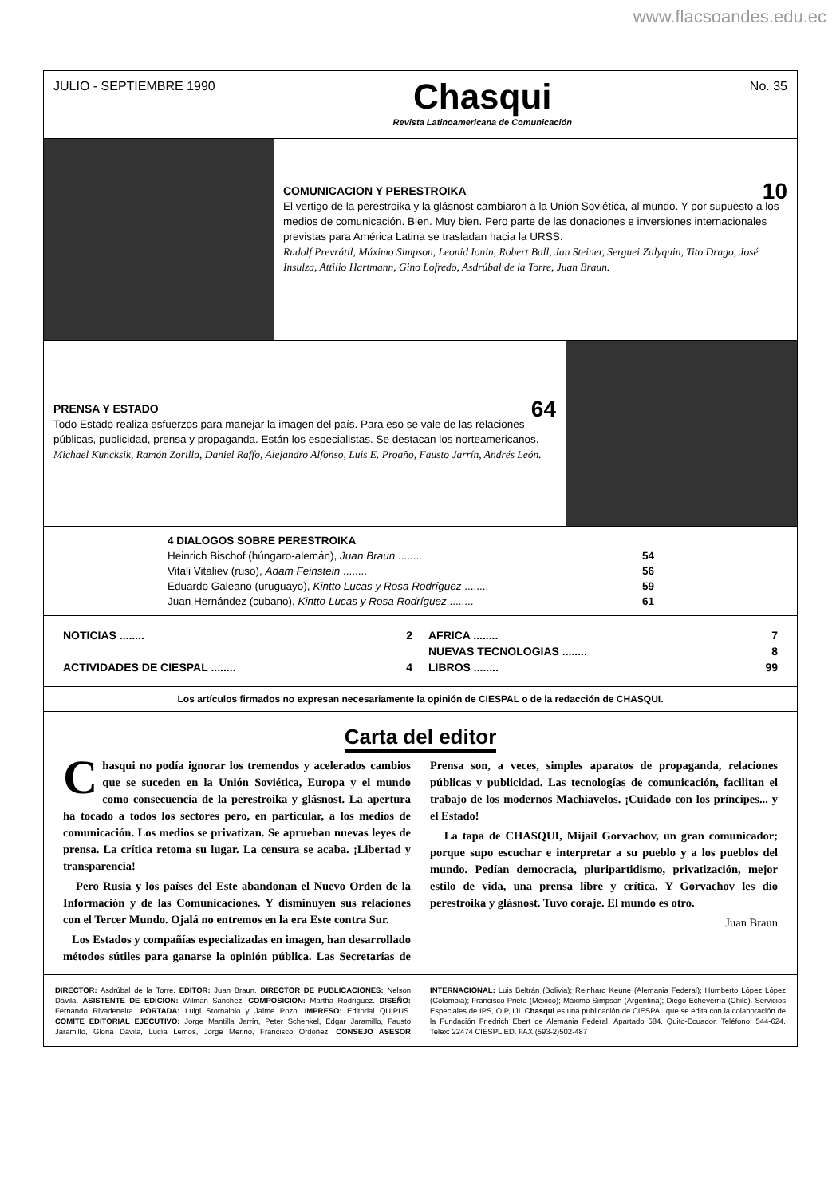www.flacsoandes.edu.ec
JULIO - SEPTIEMBRE 1990
Chasqui
Revista Latinoamericana de Comunicación
No. 35
COMUNICACION Y PERESTROIKA 10
El vertigo de la perestroika y la glásnost cambiaron a la Unión Soviética, al mundo. Y por supuesto a los medios de comunicación. Bien. Muy bien. Pero parte de las donaciones e inversiones internacionales previstas para América Latina se trasladan hacia la URSS.
Rudolf Prevrátil, Máximo Simpson, Leonid Ionin, Robert Ball, Jan Steiner, Serguei Zalyquin, Tito Drago, José Insulza, Attilio Hartmann, Gino Lofredo, Asdrúbal de la Torre, Juan Braun.
PRENSA Y ESTADO 64
Todo Estado realiza esfuerzos para manejar la imagen del país. Para eso se vale de las relaciones públicas, publicidad, prensa y propaganda. Están los especialistas. Se destacan los norteamericanos.
Michael Kuncksik, Ramón Zorilla, Daniel Raffo, Alejandro Alfonso, Luis E. Proaño, Fausto Jarrín, Andrés León.
4 DIALOGOS SOBRE PERESTROIKA
Heinrich Bischof (húngaro-alemán), Juan Braun ........ 54
Vitali Vitaliev (ruso), Adam Feinstein ........ 56
Eduardo Galeano (uruguayo), Kintto Lucas y Rosa Rodríguez ........ 59
Juan Hernández (cubano), Kintto Lucas y Rosa Rodríguez ........ 61
NOTICIAS ........ 2
ACTIVIDADES DE CIESPAL ........ 4
AFRICA ........ 7
NUEVAS TECNOLOGIAS ........ 8
LIBROS ........ 99
Los artículos firmados no expresan necesariamente la opinión de CIESPAL o de la redacción de CHASQUI.
Carta del editor
Chasqui no podía ignorar los tremendos y acelerados cambios que se suceden en la Unión Soviética, Europa y el mundo como consecuencia de la perestroika y glásnost. La apertura ha tocado a todos los sectores pero, en particular, a los medios de comunicación. Los medios se privatizan. Se aprueban nuevas leyes de prensa. La crítica retoma su lugar. La censura se acaba. ¡Libertad y transparencia!
Pero Rusia y los países del Este abandonan el Nuevo Orden de la Información y de las Comunicaciones. Y disminuyen sus relaciones con el Tercer Mundo. Ojalá no entremos en la era Este contra Sur.
Los Estados y compañías especializadas en imagen, han desarrollado métodos sútiles para ganarse la opinión pública. Las Secretarías de Prensa son, a veces, simples aparatos de propaganda, relaciones públicas y publicidad. Las tecnologías de comunicación, facilitan el trabajo de los modernos Machiavelos. ¡Cuidado con los príncipes... y el Estado!
La tapa de CHASQUI, Mijail Gorvachov, un gran comunicador; porque supo escuchar e interpretar a su pueblo y a los pueblos del mundo. Pedían democracia, pluripartidismo, privatización, mejor estilo de vida, una prensa libre y crítica. Y Gorvachov les dio perestroika y glásnost. Tuvo coraje. El mundo es otro.
Juan Braun
DIRECTOR: Asdrúbal de la Torre. EDITOR: Juan Braun. DIRECTOR DE PUBLICACIONES: Nelson Dávila. ASISTENTE DE EDICION: Wilman Sánchez. COMPOSICION: Martha Rodríguez. DISEÑO: Fernando Rivadeneira. PORTADA: Luigi Stornaiolo y Jaime Pozo. IMPRESO: Editorial QUIPUS. COMITE EDITORIAL EJECUTIVO: Jorge Mantilla Jarrín, Peter Schenkel, Edgar Jaramillo, Fausto Jaramillo, Gloria Dávila, Lucía Lemos, Jorge Merino, Francisco Ordóñez. CONSEJO ASESOR INTERNACIONAL: Luis Beltrán (Bolivia); Reinhard Keune (Alemania Federal); Humberto López López (Colombia); Francisco Prieto (México); Máximo Simpson (Argentina); Diego Echeverría (Chile). Servicios Especiales de IPS, OIP, IJI. Chasqui es una publicación de CIESPAL que se edita con la colaboración de la Fundación Friedrich Ebert de Alemania Federal. Apartado 584. Quito-Ecuador. Teléfono: 544-624. Telex: 22474 CIESPL ED. FAX (593-2)502-487